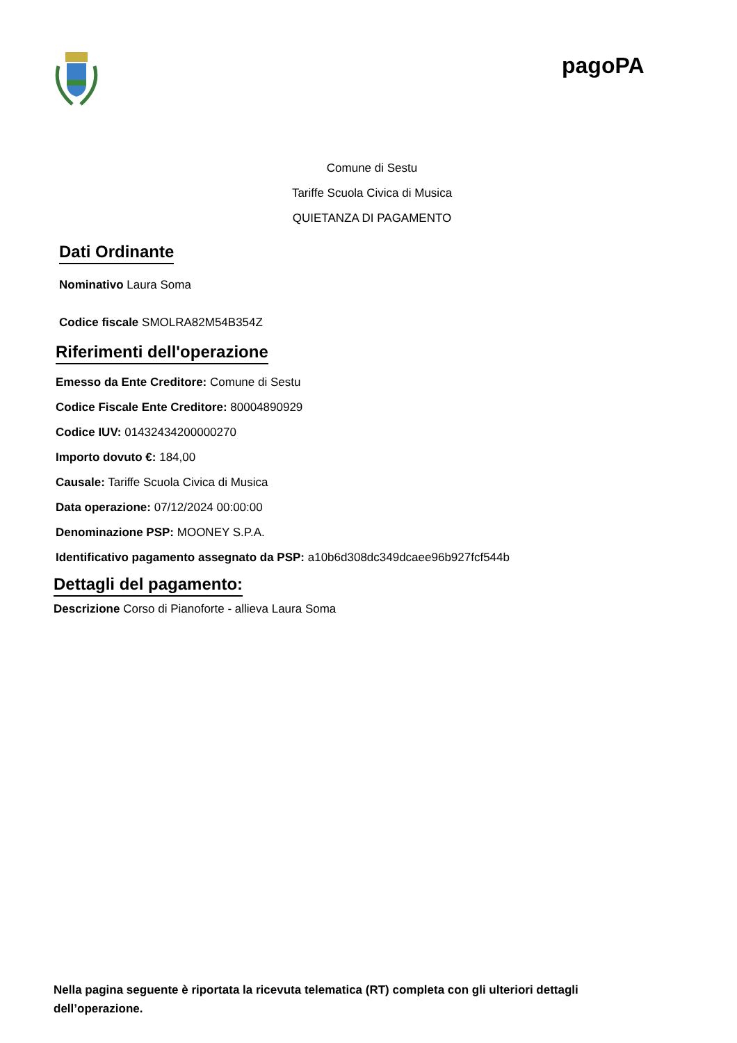pagoPA
Comune di Sestu
Tariffe Scuola Civica di Musica
QUIETANZA DI PAGAMENTO
Dati Ordinante
Nominativo Laura Soma
Codice fiscale SMOLRA82M54B354Z
Riferimenti dell'operazione
Emesso da Ente Creditore: Comune di Sestu
Codice Fiscale Ente Creditore: 80004890929
Codice IUV: 01432434200000270
Importo dovuto €: 184,00
Causale: Tariffe Scuola Civica di Musica
Data operazione: 07/12/2024 00:00:00
Denominazione PSP: MOONEY S.P.A.
Identificativo pagamento assegnato da PSP: a10b6d308dc349dcaee96b927fcf544b
Dettagli del pagamento:
Descrizione Corso di Pianoforte - allieva Laura Soma
Nella pagina seguente è riportata la ricevuta telematica (RT) completa con gli ulteriori dettagli dell’operazione.